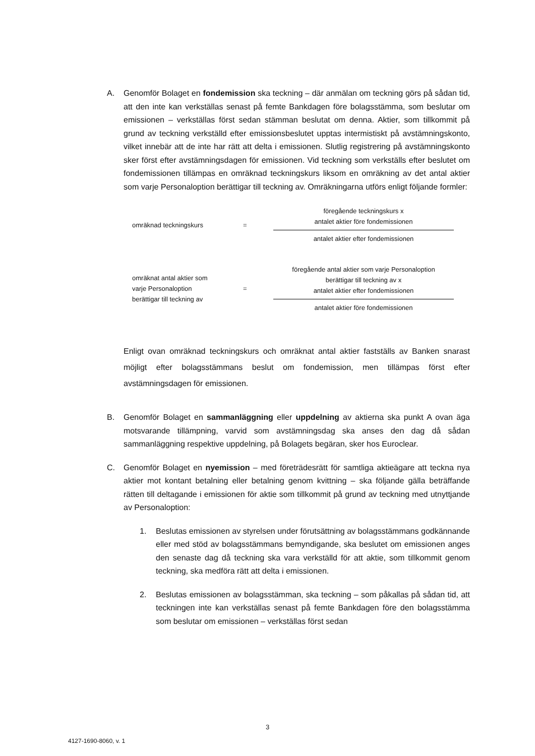A. Genomför Bolaget en fondemission ska teckning – där anmälan om teckning görs på sådan tid, att den inte kan verkställas senast på femte Bankdagen före bolagsstämma, som beslutar om emissionen – verkställas först sedan stämman beslutat om denna. Aktier, som tillkommit på grund av teckning verkställd efter emissionsbeslutet upptas intermistiskt på avstämningskonto, vilket innebär att de inte har rätt att delta i emissionen. Slutlig registrering på avstämningskonto sker först efter avstämningsdagen för emissionen. Vid teckning som verkställs efter beslutet om fondemissionen tillämpas en omräknad teckningskurs liksom en omräkning av det antal aktier som varje Personaloption berättigar till teckning av. Omräkningarna utförs enligt följande formler:
omräknad teckningskurs =
föregående teckningskurs x
antalet aktier före fondemissionen
antalet aktier efter fondemissionen
omräknat antal aktier som
varje Personaloption
berättigar till teckning av
=
föregående antal aktier som varje Personaloption
berättigar till teckning av x
antalet aktier efter fondemissionen
antalet aktier före fondemissionen
Enligt ovan omräknad teckningskurs och omräknat antal aktier fastställs av Banken snarast möjligt efter bolagsstämmans beslut om fondemission, men tillämpas först efter avstämningsdagen för emissionen.
B. Genomför Bolaget en sammanläggning eller uppdelning av aktierna ska punkt A ovan äga motsvarande tillämpning, varvid som avstämningsdag ska anses den dag då sådan sammanläggning respektive uppdelning, på Bolagets begäran, sker hos Euroclear.
C. Genomför Bolaget en nyemission – med företrädesrätt för samtliga aktieägare att teckna nya aktier mot kontant betalning eller betalning genom kvittning – ska följande gälla beträffande rätten till deltagande i emissionen för aktie som tillkommit på grund av teckning med utnyttjande av Personaloption:
1. Beslutas emissionen av styrelsen under förutsättning av bolagsstämmans godkännande eller med stöd av bolagsstämmans bemyndigande, ska beslutet om emissionen anges den senaste dag då teckning ska vara verkställd för att aktie, som tillkommit genom teckning, ska medföra rätt att delta i emissionen.
2. Beslutas emissionen av bolagsstämman, ska teckning – som påkallas på sådan tid, att teckningen inte kan verkställas senast på femte Bankdagen före den bolagsstämma som beslutar om emissionen – verkställas först sedan
3
4127-1690-8060, v. 1